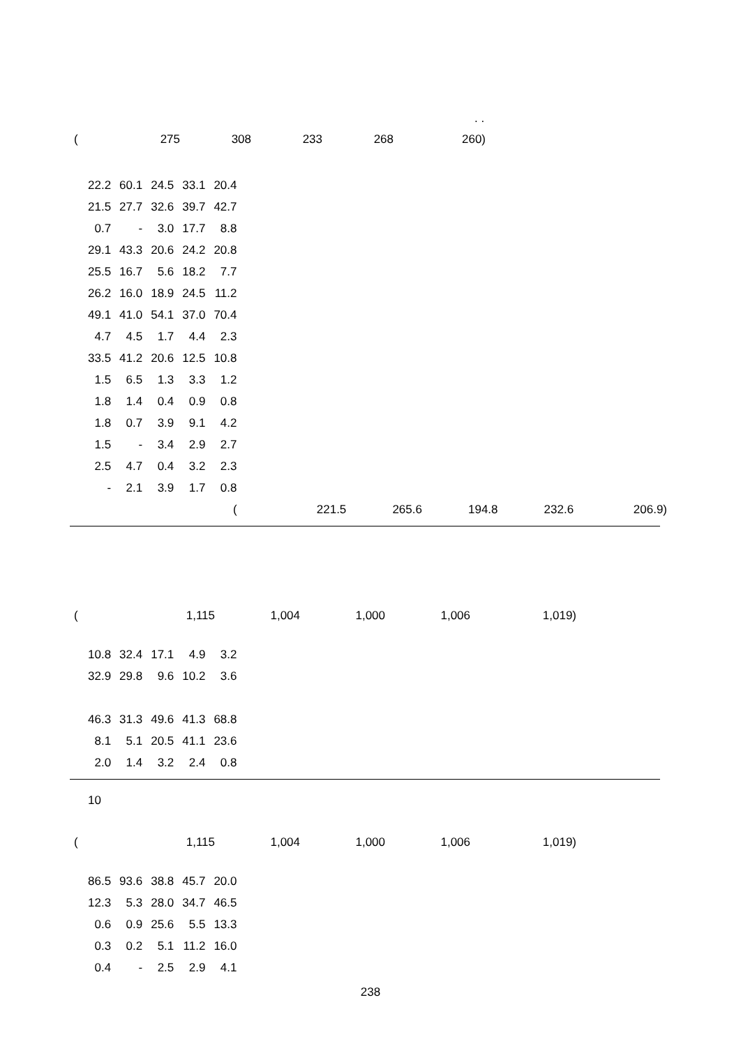. .
| ( | 275 | 308 | 233 | 268 | 260) |
| 22.2 | 60.1 | 24.5 | 33.1 | 20.4 |
| 21.5 | 27.7 | 32.6 | 39.7 | 42.7 |
| 0.7 | - | 3.0 | 17.7 | 8.8 |
| 29.1 | 43.3 | 20.6 | 24.2 | 20.8 |
| 25.5 | 16.7 | 5.6 | 18.2 | 7.7 |
| 26.2 | 16.0 | 18.9 | 24.5 | 11.2 |
| 49.1 | 41.0 | 54.1 | 37.0 | 70.4 |
| 4.7 | 4.5 | 1.7 | 4.4 | 2.3 |
| 33.5 | 41.2 | 20.6 | 12.5 | 10.8 |
| 1.5 | 6.5 | 1.3 | 3.3 | 1.2 |
| 1.8 | 1.4 | 0.4 | 0.9 | 0.8 |
| 1.8 | 0.7 | 3.9 | 9.1 | 4.2 |
| 1.5 | - | 3.4 | 2.9 | 2.7 |
| 2.5 | 4.7 | 0.4 | 3.2 | 2.3 |
| - | 2.1 | 3.9 | 1.7 | 0.8 |
| ( | 221.5 | 265.6 | 194.8 | 232.6 | 206.9) |
| ( | 1,115 | 1,004 | 1,000 | 1,006 | 1,019) |
| 10.8 | 32.4 | 17.1 | 4.9 | 3.2 |
| 32.9 | 29.8 | 9.6 | 10.2 | 3.6 |
| 46.3 | 31.3 | 49.6 | 41.3 | 68.8 |
| 8.1 | 5.1 | 20.5 | 41.1 | 23.6 |
| 2.0 | 1.4 | 3.2 | 2.4 | 0.8 |
10
| ( | 1,115 | 1,004 | 1,000 | 1,006 | 1,019) |
| 86.5 | 93.6 | 38.8 | 45.7 | 20.0 |
| 12.3 | 5.3 | 28.0 | 34.7 | 46.5 |
| 0.6 | 0.9 | 25.6 | 5.5 | 13.3 |
| 0.3 | 0.2 | 5.1 | 11.2 | 16.0 |
| 0.4 | - | 2.5 | 2.9 | 4.1 |
238